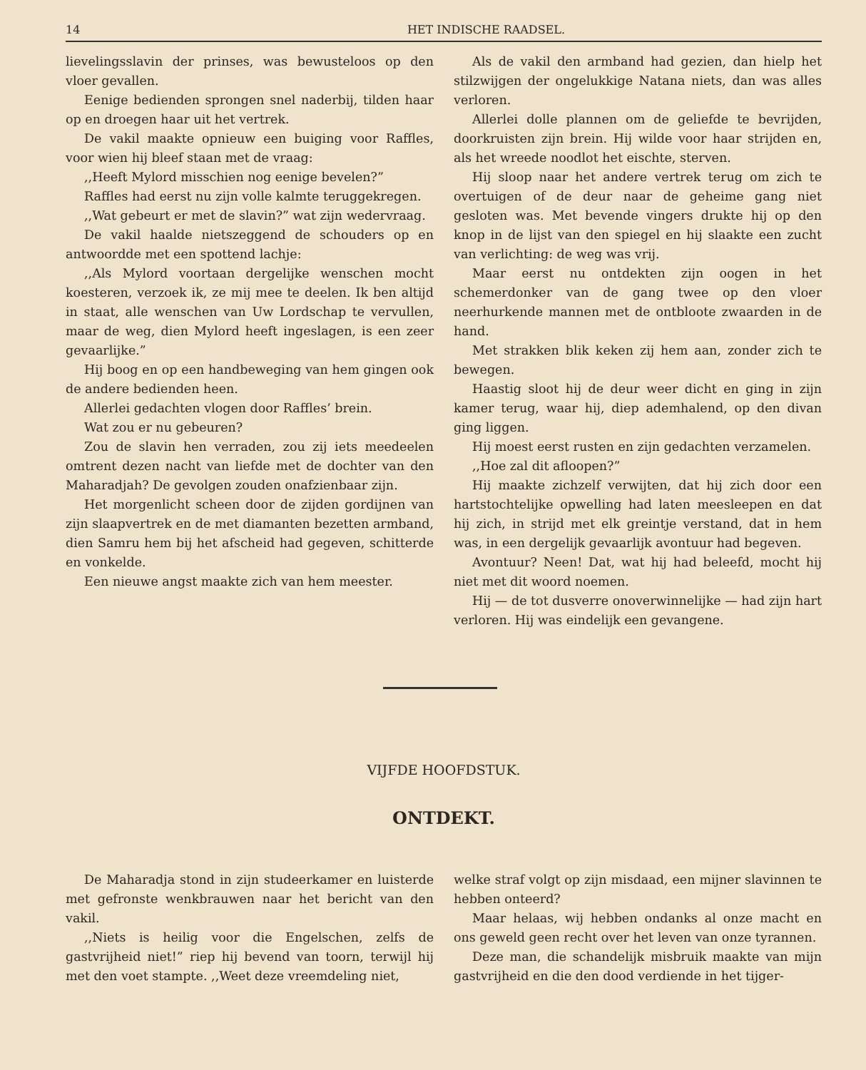14 HET INDISCHE RAADSEL.
lievelingsslavin der prinses, was bewusteloos op den vloer gevallen.
Eenige bedienden sprongen snel naderbij, tilden haar op en droegen haar uit het vertrek.
De vakil maakte opnieuw een buiging voor Raffles, voor wien hij bleef staan met de vraag:
,,Heeft Mylord misschien nog eenige bevelen?”
Raffles had eerst nu zijn volle kalmte teruggekregen.
,,Wat gebeurt er met de slavin?” wat zijn wedervraag.
De vakil haalde nietszeggend de schouders op en antwoordde met een spottend lachje:
,,Als Mylord voortaan dergelijke wenschen mocht koesteren, verzoek ik, ze mij mee te deelen. Ik ben altijd in staat, alle wenschen van Uw Lordschap te vervullen, maar de weg, dien Mylord heeft ingeslagen, is een zeer gevaarlijke.”
Hij boog en op een handbeweging van hem gingen ook de andere bedienden heen.
Allerlei gedachten vlogen door Raffles’ brein.
Wat zou er nu gebeuren?
Zou de slavin hen verraden, zou zij iets meedeelen omtrent dezen nacht van liefde met de dochter van den Maharadjah? De gevolgen zouden onafzienbaar zijn.
Het morgenlicht scheen door de zijden gordijnen van zijn slaapvertrek en de met diamanten bezetten armband, dien Samru hem bij het afscheid had gegeven, schitterde en vonkelde.
Een nieuwe angst maakte zich van hem meester.
Als de vakil den armband had gezien, dan hielp het stilzwijgen der ongelukkige Natana niets, dan was alles verloren.
Allerlei dolle plannen om de geliefde te bevrijden, doorkruisten zijn brein. Hij wilde voor haar strijden en, als het wreede noodlot het eischte, sterven.
Hij sloop naar het andere vertrek terug om zich te overtuigen of de deur naar de geheime gang niet gesloten was. Met bevende vingers drukte hij op den knop in de lijst van den spiegel en hij slaakte een zucht van verlichting: de weg was vrij.
Maar eerst nu ontdekten zijn oogen in het schemerdonker van de gang twee op den vloer neerhurkende mannen met de ontbloote zwaarden in de hand.
Met strakken blik keken zij hem aan, zonder zich te bewegen.
Haastig sloot hij de deur weer dicht en ging in zijn kamer terug, waar hij, diep ademhalend, op den divan ging liggen.
Hij moest eerst rusten en zijn gedachten verzamelen.
,,Hoe zal dit afloopen?”
Hij maakte zichzelf verwijten, dat hij zich door een hartstochtelijke opwelling had laten meesleepen en dat hij zich, in strijd met elk greintje verstand, dat in hem was, in een dergelijk gevaarlijk avontuur had begeven.
Avontuur? Neen! Dat, wat hij had beleefd, mocht hij niet met dit woord noemen.
Hij — de tot dusverre onoverwinnelijke — had zijn hart verloren. Hij was eindelijk een gevangene.
VIJFDE HOOFDSTUK.
ONTDEKT.
De Maharadja stond in zijn studeerkamer en luisterde met gefronste wenkbrauwen naar het bericht van den vakil.
,,Niets is heilig voor die Engelschen, zelfs de gastvrijheid niet!” riep hij bevend van toorn, terwijl hij met den voet stampte. ,,Weet deze vreemdeling niet,
welke straf volgt op zijn misdaad, een mijner slavinnen te hebben onteerd?
Maar helaas, wij hebben ondanks al onze macht en ons geweld geen recht over het leven van onze tyrannen.
Deze man, die schandelijk misbruik maakte van mijn gastvrijheid en die den dood verdiende in het tijger-